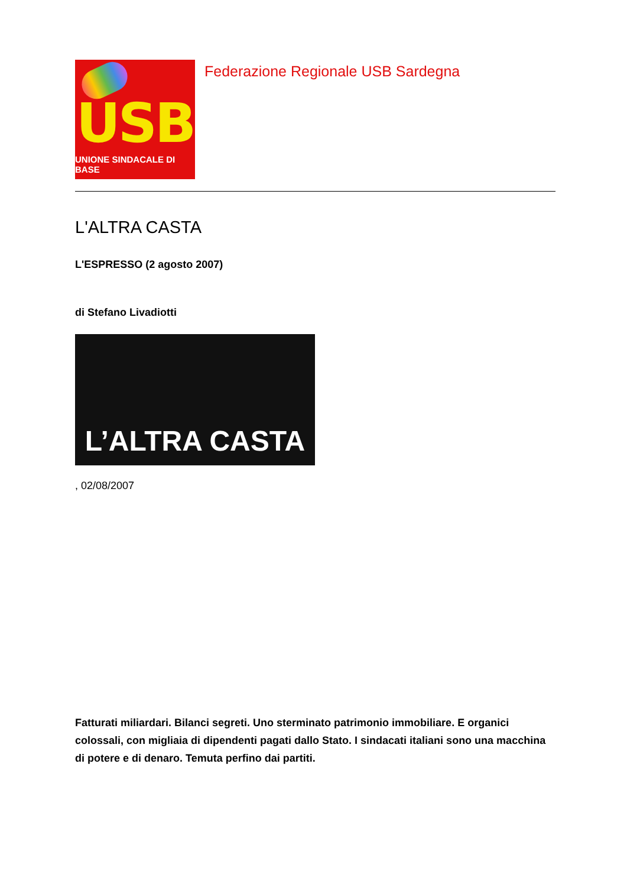USB
UNIONE SINDACALE DI BASE
Federazione Regionale USB Sardegna
L'ALTRA CASTA
L'ESPRESSO (2 agosto 2007)
di Stefano Livadiotti
L’ALTRA CASTA
, 02/08/2007
Fatturati miliardari. Bilanci segreti. Uno sterminato patrimonio immobiliare. E organici colossali, con migliaia di dipendenti pagati dallo Stato. I sindacati italiani sono una macchina di potere e di denaro. Temuta perfino dai partiti.